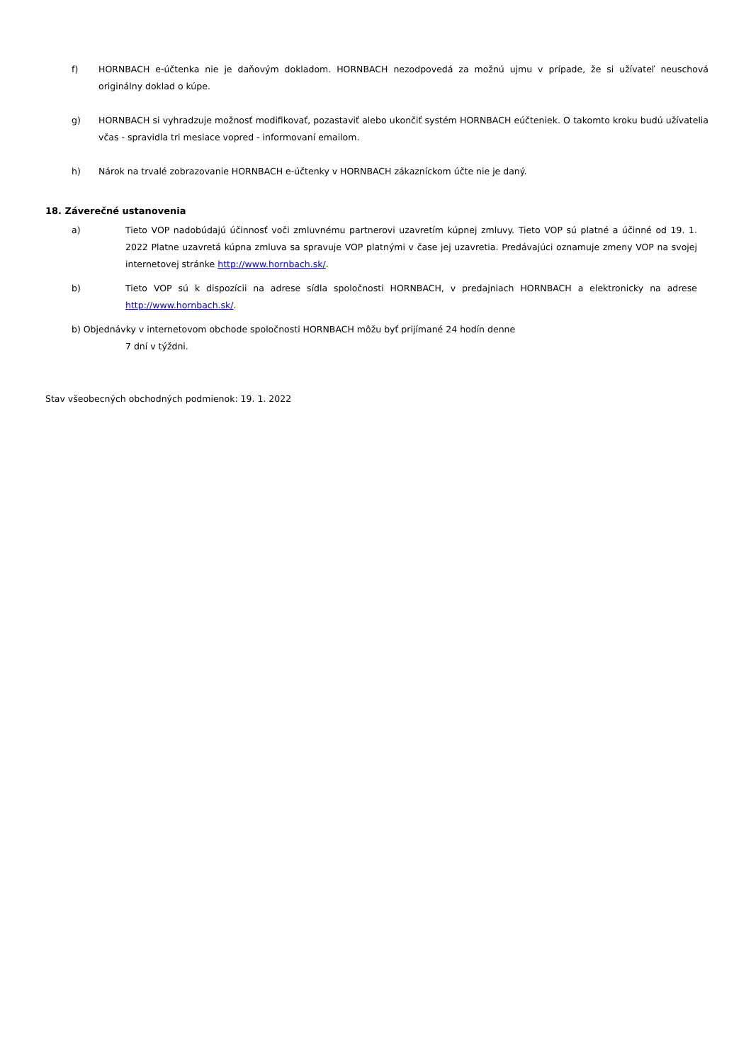f) HORNBACH e-účtenka nie je daňovým dokladom. HORNBACH nezodpovedá za možnú ujmu v prípade, že si užívateľ neuschová originálny doklad o kúpe.
g) HORNBACH si vyhradzuje možnosť modifikovať, pozastaviť alebo ukončiť systém HORNBACH eúčteniek. O takomto kroku budú užívatelia včas - spravidla tri mesiace vopred - informovaní emailom.
h) Nárok na trvalé zobrazovanie HORNBACH e-účtenky v HORNBACH zákazníckom účte nie je daný.
18. Záverečné ustanovenia
a) Tieto VOP nadobúdajú účinnosť voči zmluvnému partnerovi uzavretím kúpnej zmluvy. Tieto VOP sú platné a účinné od 19. 1. 2022 Platne uzavretá kúpna zmluva sa spravuje VOP platnými v čase jej uzavretia. Predávajúci oznamuje zmeny VOP na svojej internetovej stránke http://www.hornbach.sk/.
b) Tieto VOP sú k dispozícii na adrese sídla spoločnosti HORNBACH, v predajniach HORNBACH a elektronicky na adrese http://www.hornbach.sk/.
b) Objednávky v internetovom obchode spoločnosti HORNBACH môžu byť prijímané 24 hodín denne
7 dní v týždni.
Stav všeobecných obchodných podmienok: 19. 1. 2022